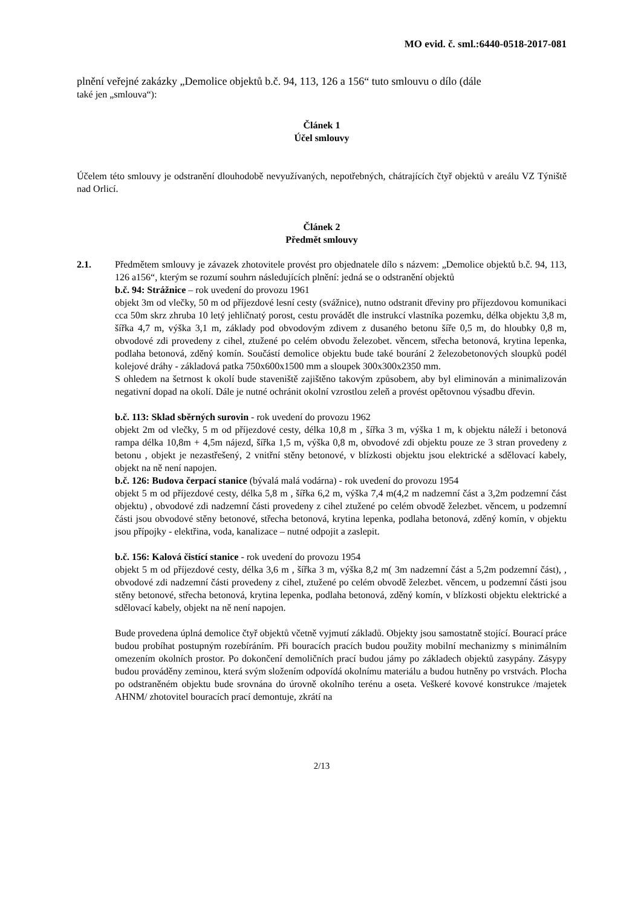MO evid. č. sml.:6440-0518-2017-081
plnění veřejné zakázky „Demolice objektů b.č. 94, 113, 126 a 156“ tuto smlouvu o dílo (dále
také jen „smlouva“):
Článek 1
Účel smlouvy
Účelem této smlouvy je odstranění dlouhodobě nevyužívaných, nepotřebných, chátrajících čtyř objektů v areálu VZ Týniště nad Orlicí.
Článek 2
Předmět smlouvy
2.1. Předmětem smlouvy je závazek zhotovitele provést pro objednatele dílo s názvem: „Demolice objektů b.č. 94, 113, 126 a156“, kterým se rozumí souhrn následujících plnění: jedná se o odstranění objektů
b.č. 94: Strážnice – rok uvedení do provozu 1961
objekt 3m od vlečky, 50 m od příjezdové lesní cesty (svážnice), nutno odstranit dřeviny pro příjezdovou komunikaci cca 50m skrz zhruba 10 letý jehličnatý porost, cestu provádět dle instrukcí vlastníka pozemku, délka objektu 3,8 m, šířka 4,7 m, výška 3,1 m, základy pod obvodovým zdivem z dusaného betonu šíře 0,5 m, do hloubky 0,8 m, obvodové zdi provedeny z cihel, ztužené po celém obvodu železobet. věncem, střecha betonová, krytina lepenka, podlaha betonová, zděný komín. Součástí demolice objektu bude také bourání 2 železobetonových sloupků podél kolejové dráhy - základová patka 750x600x1500 mm a sloupek 300x300x2350 mm.
S ohledem na šetrnost k okolí bude staveniště zajištěno takovým způsobem, aby byl eliminován a minimalizován negativní dopad na okolí. Dále je nutné ochránit okolní vzrostlou zeleň a provést opětovnou výsadbu dřevin.
b.č. 113: Sklad sběrných surovin - rok uvedení do provozu 1962
objekt 2m od vlečky, 5 m od příjezdové cesty, délka 10,8 m , šířka 3 m, výška 1 m, k objektu náleží i betonová rampa délka 10,8m + 4,5m nájezd, šířka 1,5 m, výška 0,8 m, obvodové zdi objektu pouze ze 3 stran provedeny z betonu , objekt je nezastřešený, 2 vnitřní stěny betonové, v blízkosti objektu jsou elektrické a sdělovací kabely, objekt na ně není napojen.
b.č. 126: Budova čerpací stanice (bývalá malá vodárna) - rok uvedení do provozu 1954
objekt 5 m od příjezdové cesty, délka 5,8 m , šířka 6,2 m, výška 7,4 m(4,2 m nadzemní část a 3,2m podzemní část objektu) , obvodové zdi nadzemní části provedeny z cihel ztužené po celém obvodě železbet. věncem, u podzemní části jsou obvodové stěny betonové, střecha betonová, krytina lepenka, podlaha betonová, zděný komín, v objektu jsou přípojky - elektřina, voda, kanalizace – nutné odpojit a zaslepit.
b.č. 156: Kalová čistící stanice - rok uvedení do provozu 1954
objekt 5 m od příjezdové cesty, délka 3,6 m , šířka 3 m, výška 8,2 m( 3m nadzemní část a 5,2m podzemní část), , obvodové zdi nadzemní části provedeny z cihel, ztužené po celém obvodě železbet. věncem, u podzemní části jsou stěny betonové, střecha betonová, krytina lepenka, podlaha betonová, zděný komín, v blízkosti objektu elektrické a sdělovací kabely, objekt na ně není napojen.
Bude provedena úplná demolice čtyř objektů včetně vyjmutí základů. Objekty jsou samostatně stojící. Bourací práce budou probíhat postupným rozebíráním. Při bouracích pracích budou použity mobilní mechanizmy s minimálním omezením okolních prostor. Po dokončení demoličních prací budou jámy po základech objektů zasypány. Zásypy budou prováděny zeminou, která svým složením odpovídá okolnímu materiálu a budou hutněny po vrstvách. Plocha po odstraněném objektu bude srovnána do úrovně okolního terénu a oseta. Veškeré kovové konstrukce /majetek AHNM/ zhotovitel bouracích prací demontuje, zkrátí na
2/13